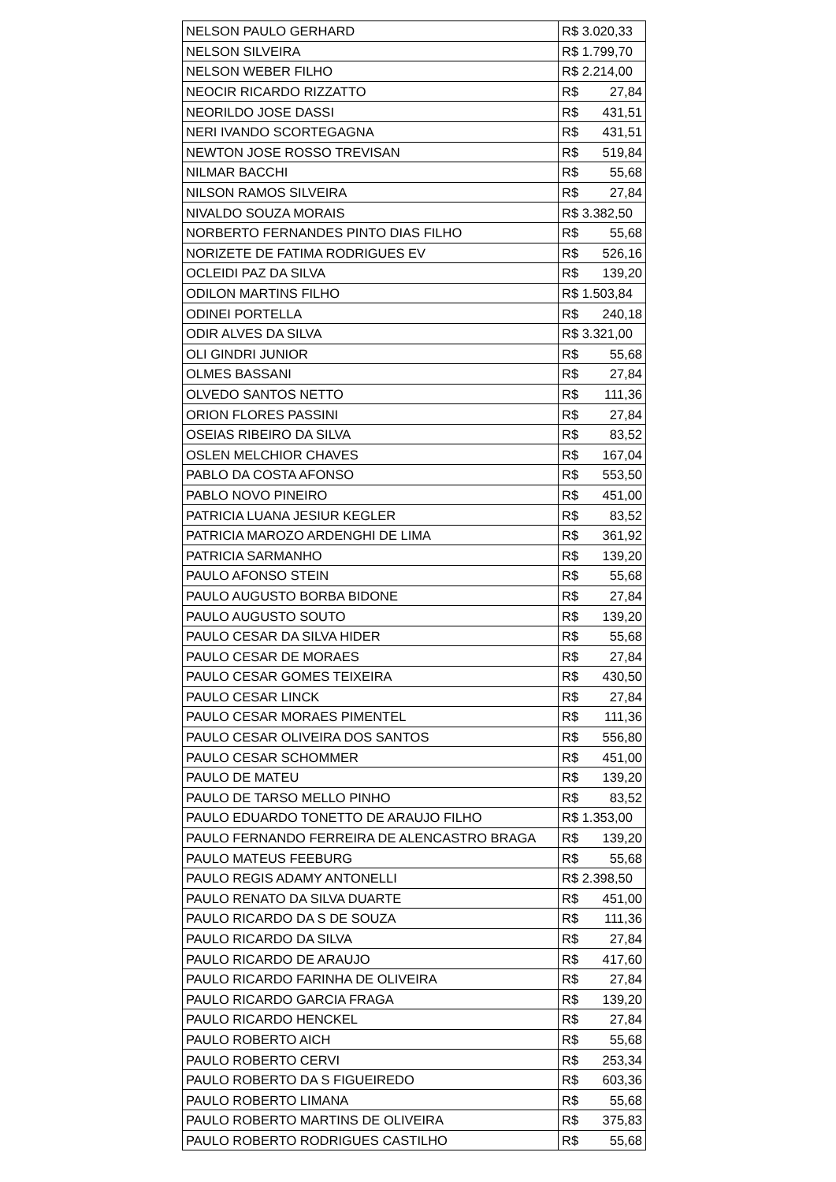| NELSON PAULO GERHARD | R$ 3.020,33 |
| NELSON SILVEIRA | R$ 1.799,70 |
| NELSON WEBER FILHO | R$ 2.214,00 |
| NEOCIR RICARDO RIZZATTO | R$ 27,84 |
| NEORILDO JOSE DASSI | R$ 431,51 |
| NERI IVANDO SCORTEGAGNA | R$ 431,51 |
| NEWTON JOSE ROSSO TREVISAN | R$ 519,84 |
| NILMAR BACCHI | R$ 55,68 |
| NILSON RAMOS SILVEIRA | R$ 27,84 |
| NIVALDO SOUZA MORAIS | R$ 3.382,50 |
| NORBERTO FERNANDES PINTO DIAS FILHO | R$ 55,68 |
| NORIZETE DE FATIMA RODRIGUES EV | R$ 526,16 |
| OCLEIDI PAZ DA SILVA | R$ 139,20 |
| ODILON MARTINS FILHO | R$ 1.503,84 |
| ODINEI PORTELLA | R$ 240,18 |
| ODIR ALVES DA SILVA | R$ 3.321,00 |
| OLI GINDRI JUNIOR | R$ 55,68 |
| OLMES BASSANI | R$ 27,84 |
| OLVEDO SANTOS NETTO | R$ 111,36 |
| ORION FLORES PASSINI | R$ 27,84 |
| OSEIAS RIBEIRO DA SILVA | R$ 83,52 |
| OSLEN MELCHIOR CHAVES | R$ 167,04 |
| PABLO DA COSTA AFONSO | R$ 553,50 |
| PABLO NOVO PINEIRO | R$ 451,00 |
| PATRICIA LUANA JESIUR KEGLER | R$ 83,52 |
| PATRICIA MAROZO ARDENGHI DE LIMA | R$ 361,92 |
| PATRICIA SARMANHO | R$ 139,20 |
| PAULO AFONSO STEIN | R$ 55,68 |
| PAULO AUGUSTO BORBA BIDONE | R$ 27,84 |
| PAULO AUGUSTO SOUTO | R$ 139,20 |
| PAULO CESAR DA SILVA HIDER | R$ 55,68 |
| PAULO CESAR DE MORAES | R$ 27,84 |
| PAULO CESAR GOMES TEIXEIRA | R$ 430,50 |
| PAULO CESAR LINCK | R$ 27,84 |
| PAULO CESAR MORAES PIMENTEL | R$ 111,36 |
| PAULO CESAR OLIVEIRA DOS SANTOS | R$ 556,80 |
| PAULO CESAR SCHOMMER | R$ 451,00 |
| PAULO DE MATEU | R$ 139,20 |
| PAULO DE TARSO MELLO PINHO | R$ 83,52 |
| PAULO EDUARDO TONETTO DE ARAUJO FILHO | R$ 1.353,00 |
| PAULO FERNANDO FERREIRA DE ALENCASTRO BRAGA | R$ 139,20 |
| PAULO MATEUS FEEBURG | R$ 55,68 |
| PAULO REGIS ADAMY ANTONELLI | R$ 2.398,50 |
| PAULO RENATO DA SILVA DUARTE | R$ 451,00 |
| PAULO RICARDO DA S DE SOUZA | R$ 111,36 |
| PAULO RICARDO DA SILVA | R$ 27,84 |
| PAULO RICARDO DE ARAUJO | R$ 417,60 |
| PAULO RICARDO FARINHA DE OLIVEIRA | R$ 27,84 |
| PAULO RICARDO GARCIA FRAGA | R$ 139,20 |
| PAULO RICARDO HENCKEL | R$ 27,84 |
| PAULO ROBERTO AICH | R$ 55,68 |
| PAULO ROBERTO CERVI | R$ 253,34 |
| PAULO ROBERTO DA S FIGUEIREDO | R$ 603,36 |
| PAULO ROBERTO LIMANA | R$ 55,68 |
| PAULO ROBERTO MARTINS DE OLIVEIRA | R$ 375,83 |
| PAULO ROBERTO RODRIGUES CASTILHO | R$ 55,68 |